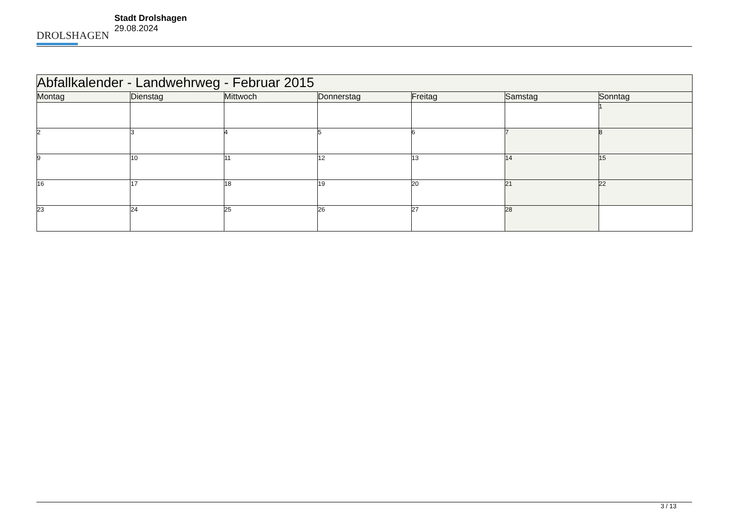DROLSHAGEN
Stadt Drolshagen
29.08.2024
| Abfallkalender - Landwehrweg - Februar 2015 | | | | | | |
| Montag | Dienstag | Mittwoch | Donnerstag | Freitag | Samstag | Sonntag |
| | | | | | | 1 |
| 2 | 3 | 4 | 5 | 6 | 7 | 8 |
| 9 | 10 | 11 | 12 | 13 | 14 | 15 |
| 16 | 17 | 18 | 19 | 20 | 21 | 22 |
| 23 | 24 | 25 | 26 | 27 | 28 | |
3 / 13